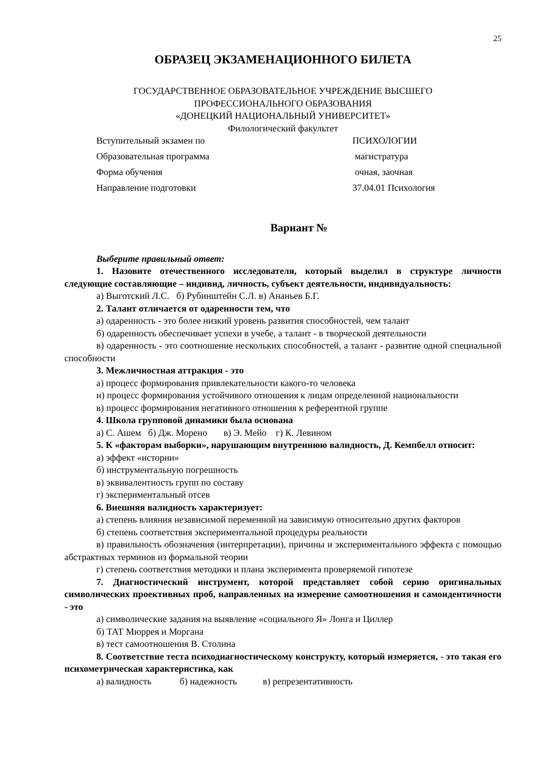25
ОБРАЗЕЦ ЭКЗАМЕНАЦИОННОГО БИЛЕТА
ГОСУДАРСТВЕННОЕ ОБРАЗОВАТЕЛЬНОЕ УЧРЕЖДЕНИЕ ВЫСШЕГО
ПРОФЕССИОНАЛЬНОГО ОБРАЗОВАНИЯ
«ДОНЕЦКИЙ НАЦИОНАЛЬНЫЙ УНИВЕРСИТЕТ»
Филологический факультет
Вступительный экзамен по
ПСИХОЛОГИИ
Образовательная программа
магистратура
Форма обучения
очная, заочная
Направление подготовки
37.04.01 Психология
Вариант №
Выберите правильный ответ:
1. Назовите отечественного исследователя, который выделил в структуре личности следующие составляющие – индивид, личность, субъект деятельности, индивидуальность:
а) Выготский Л.С. б) Рубинштейн С.Л. в) Ананьев Б.Г.
2. Талант отличается от одаренности тем, что
а) одаренность - это более низкий уровень развития способностей, чем талант
б) одаренность обеспечивает успехи в учебе, а талант - в творческой деятельности
в) одаренность - это соотношение нескольких способностей, а талант - развитие одной специальной способности
3. Межличностная аттракция - это
а) процесс формирования привлекательности какого-то человека
и) процесс формирования устойчивого отношения к лицам определенной национальности
в) процесс формирования негативного отношения к референтной группе
4. Школа групповой динамики была основана
а) С. Ашем б) Дж. Морено в) Э. Мейо г) К. Левином
5. К «факторам выборки», нарушающим внутреннюю валидность, Д. Кемпбелл относит:
а) эффект «истории»
б) инструментальную погрешность
в) эквивалентность групп по составу
г) экспериментальный отсев
6. Внешняя валидность характеризует:
а) степень влияния независимой переменной на зависимую относительно других факторов
б) степень соответствия экспериментальной процедуры реальности
в) правильность обозначения (интерпретации), причины и экспериментального эффекта с помощью абстрактных терминов из формальной теории
г) степень соответствия методики и плана эксперимента проверяемой гипотезе
7. Диагностический инструмент, которой представляет собой серию оригинальных символических проективных проб, направленных на измерение самоотношения и самоидентичности - это
а) символические задания на выявление «социального Я» Лонга и Циллер
б) ТАТ Мюррея и Моргана
в) тест самоотношения В. Столина
8. Соответствие теста психодиагностическому конструкту, который измеряется, - это такая его психометрическая характеристика, как
а) валидность б) надежность в) репрезентативность